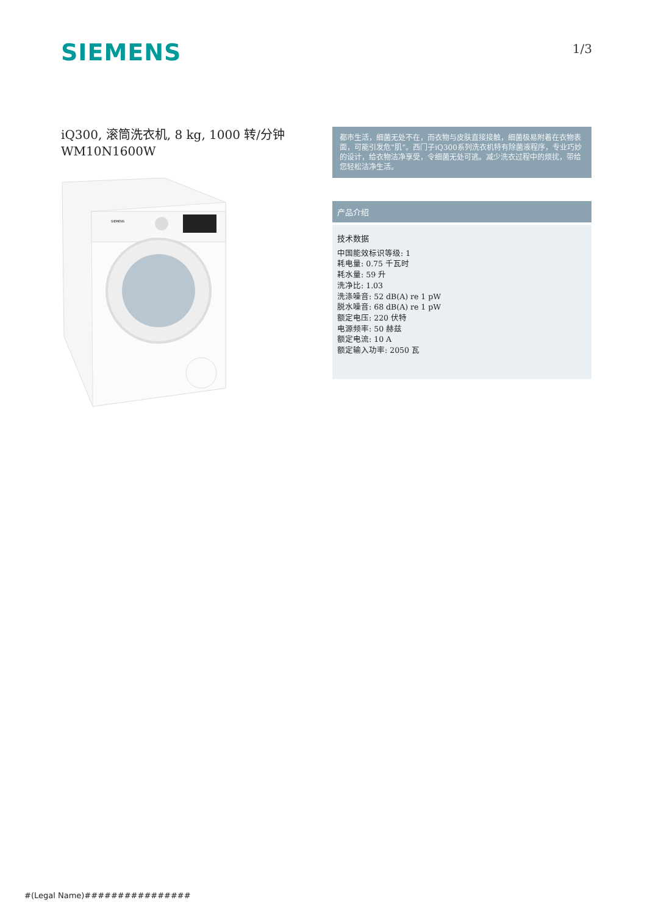SIEMENS
1/3
iQ300, 滚筒洗衣机, 8 kg, 1000 转/分钟
WM10N1600W
SIEMENS
都市生活，细菌无处不在，而衣物与皮肤直接接触，细菌极易附着在衣物表面，可能引发危“肌”。西门子iQ300系列洗衣机特有除菌液程序，专业巧妙的设计，给衣物洁净享受，令细菌无处可逃。减少洗衣过程中的烦扰，带给您轻松洁净生活。
产品介绍
技术数据
中国能效标识等级: 1
耗电量: 0.75 千瓦时
耗水量: 59 升
洗净比: 1.03
洗涤噪音: 52 dB(A) re 1 pW
脱水噪音: 68 dB(A) re 1 pW
额定电压: 220 伏特
电源频率: 50 赫兹
额定电流: 10 A
额定输入功率: 2050 瓦
#(Legal Name)################